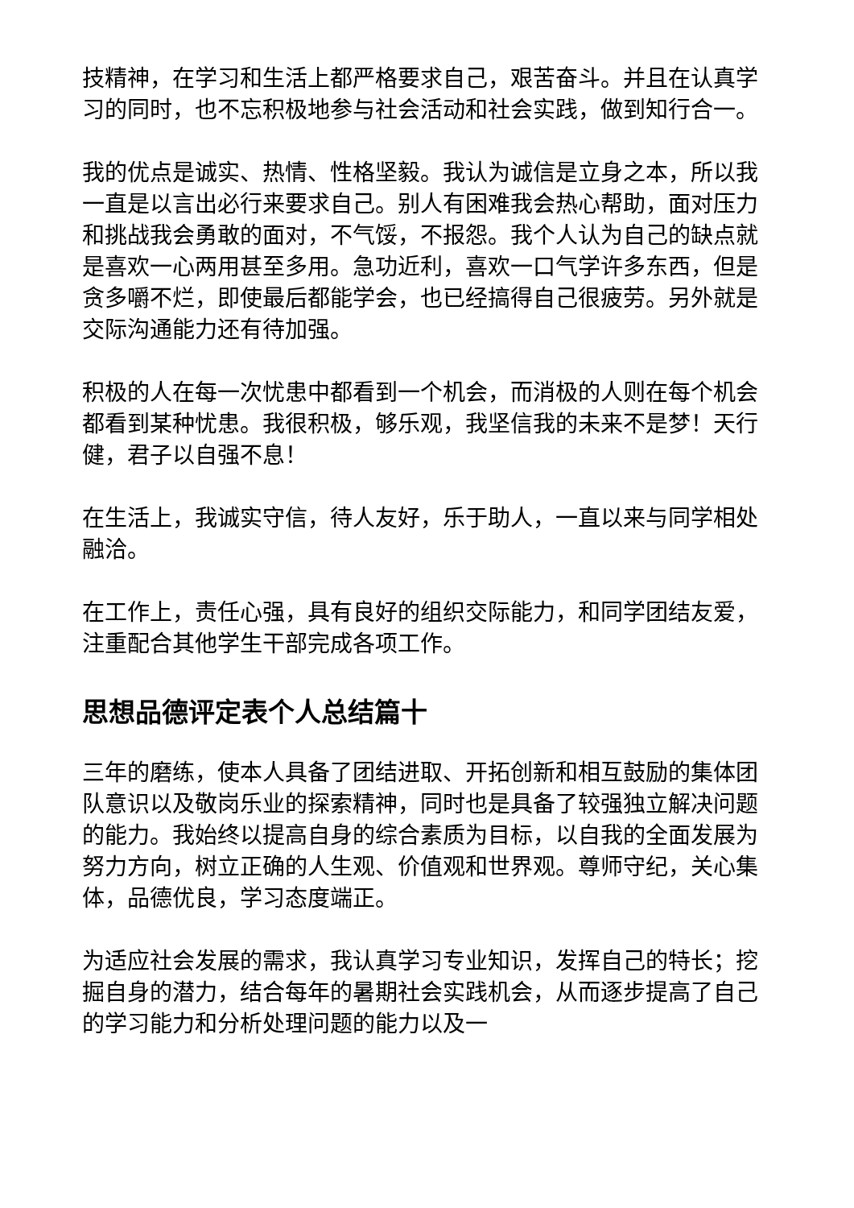技精神，在学习和生活上都严格要求自己，艰苦奋斗。并且在认真学习的同时，也不忘积极地参与社会活动和社会实践，做到知行合一。
我的优点是诚实、热情、性格坚毅。我认为诚信是立身之本，所以我一直是以言出必行来要求自己。别人有困难我会热心帮助，面对压力和挑战我会勇敢的面对，不气馁，不报怨。我个人认为自己的缺点就是喜欢一心两用甚至多用。急功近利，喜欢一口气学许多东西，但是贪多嚼不烂，即使最后都能学会，也已经搞得自己很疲劳。另外就是交际沟通能力还有待加强。
积极的人在每一次忧患中都看到一个机会，而消极的人则在每个机会都看到某种忧患。我很积极，够乐观，我坚信我的未来不是梦！天行健，君子以自强不息！
在生活上，我诚实守信，待人友好，乐于助人，一直以来与同学相处融洽。
在工作上，责任心强，具有良好的组织交际能力，和同学团结友爱，注重配合其他学生干部完成各项工作。
思想品德评定表个人总结篇十
三年的磨练，使本人具备了团结进取、开拓创新和相互鼓励的集体团队意识以及敬岗乐业的探索精神，同时也是具备了较强独立解决问题的能力。我始终以提高自身的综合素质为目标，以自我的全面发展为努力方向，树立正确的人生观、价值观和世界观。尊师守纪，关心集体，品德优良，学习态度端正。
为适应社会发展的需求，我认真学习专业知识，发挥自己的特长；挖掘自身的潜力，结合每年的暑期社会实践机会，从而逐步提高了自己的学习能力和分析处理问题的能力以及一